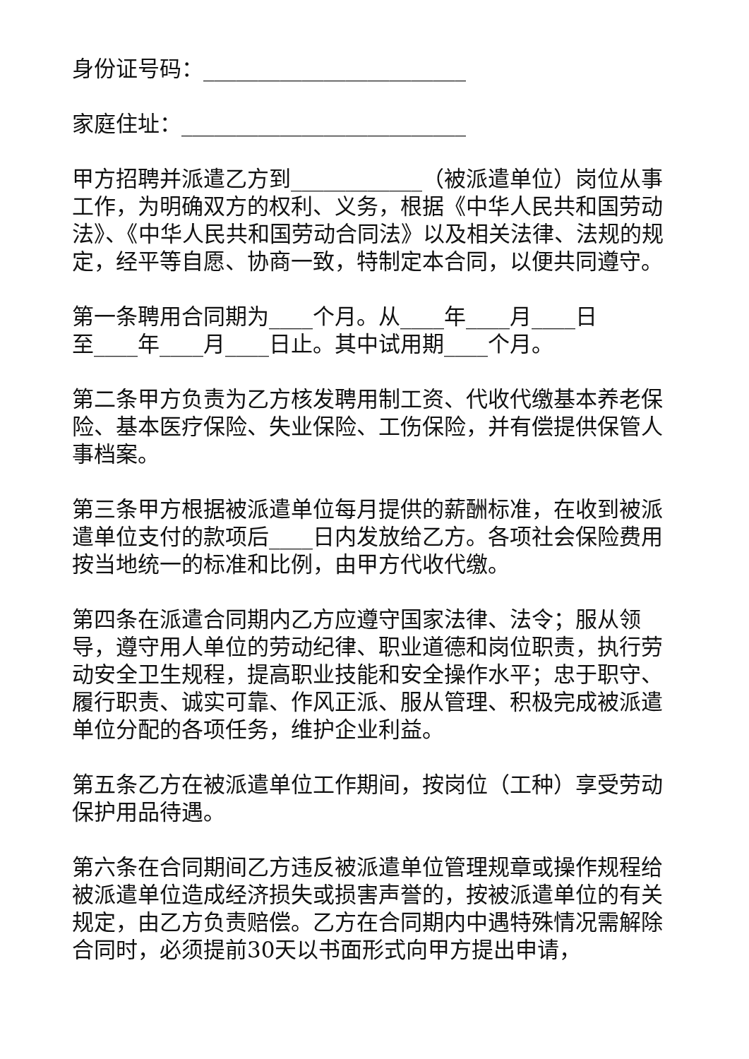身份证号码：________________________
家庭住址：__________________________
甲方招聘并派遣乙方到____________（被派遣单位）岗位从事工作，为明确双方的权利、义务，根据《中华人民共和国劳动法》、《中华人民共和国劳动合同法》以及相关法律、法规的规定，经平等自愿、协商一致，特制定本合同，以便共同遵守。
第一条聘用合同期为____个月。从____年____月____日
至____年____月____日止。其中试用期____个月。
第二条甲方负责为乙方核发聘用制工资、代收代缴基本养老保险、基本医疗保险、失业保险、工伤保险，并有偿提供保管人事档案。
第三条甲方根据被派遣单位每月提供的薪酬标准，在收到被派遣单位支付的款项后____日内发放给乙方。各项社会保险费用按当地统一的标准和比例，由甲方代收代缴。
第四条在派遣合同期内乙方应遵守国家法律、法令；服从领导，遵守用人单位的劳动纪律、职业道德和岗位职责，执行劳动安全卫生规程，提高职业技能和安全操作水平；忠于职守、履行职责、诚实可靠、作风正派、服从管理、积极完成被派遣单位分配的各项任务，维护企业利益。
第五条乙方在被派遣单位工作期间，按岗位（工种）享受劳动保护用品待遇。
第六条在合同期间乙方违反被派遣单位管理规章或操作规程给被派遣单位造成经济损失或损害声誉的，按被派遣单位的有关规定，由乙方负责赔偿。乙方在合同期内中遇特殊情况需解除合同时，必须提前30天以书面形式向甲方提出申请，